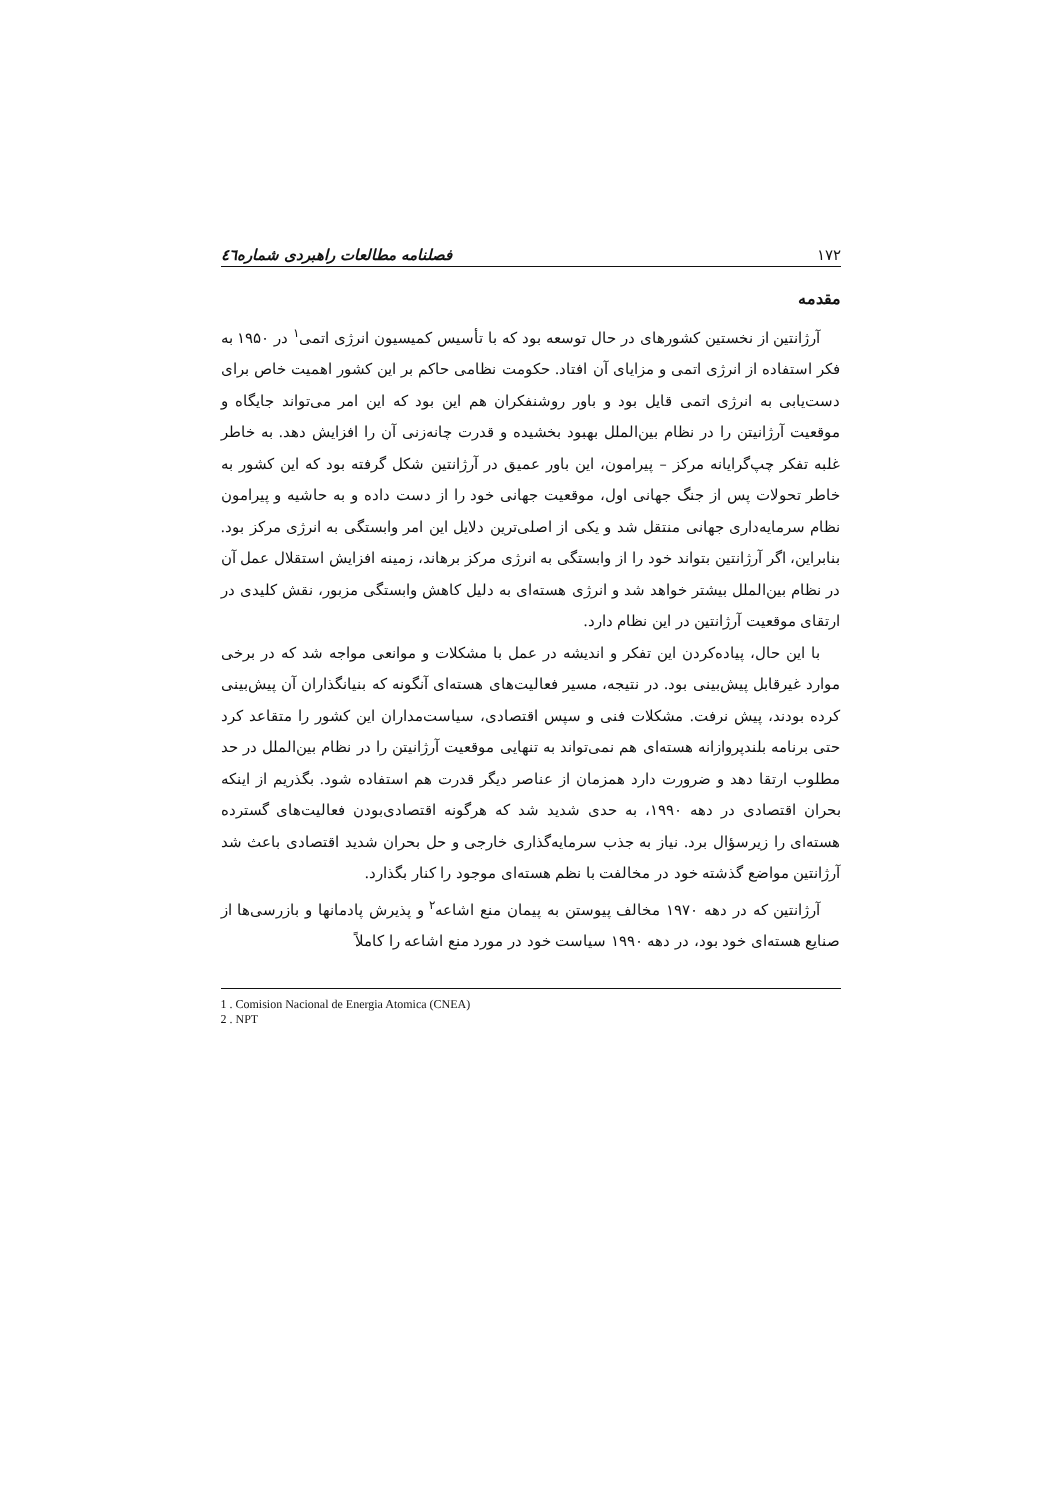۱۷۲ فصلنامه مطالعات راهبردی شماره٤٦
مقدمه
آرژانتین از نخستین کشورهای در حال توسعه بود که با تأسیس کمیسیون انرژی اتمی<sup>۱</sup> در ۱۹۵۰ به فکر استفاده از انرژی اتمی و مزایای آن افتاد. حکومت نظامی حاکم بر این کشور اهمیت خاص برای دست‌یابی به انرژی اتمی قایل بود و باور روشنفکران هم این بود که این امر می‌تواند جایگاه و موقعیت آرژانیتن را در نظام بین‌الملل بهبود بخشیده و قدرت چانه‌زنی آن را افزایش دهد. به خاطر غلبه تفکر چپ‌گرایانه مرکز – پیرامون، این باور عمیق در آرژانتین شکل گرفته بود که این کشور به خاطر تحولات پس از جنگ جهانی اول، موقعیت جهانی خود را از دست داده و به حاشیه و پیرامون نظام سرمایه‌داری جهانی منتقل شد و یکی از اصلی‌ترین دلایل این امر وابستگی به انرژی مرکز بود. بنابراین، اگر آرژانتین بتواند خود را از وابستگی به انرژی مرکز برهاند، زمینه افزایش استقلال عمل آن در نظام بین‌الملل بیشتر خواهد شد و انرژی هسته‌ای به دلیل کاهش وابستگی مزبور، نقش کلیدی در ارتقای موقعیت آرژانتین در این نظام دارد.
با این حال، پیاده‌کردن این تفکر و اندیشه در عمل با مشکلات و موانعی مواجه شد که در برخی موارد غیرقابل پیش‌بینی بود. در نتیجه، مسیر فعالیت‌های هسته‌ای آنگونه که بنیانگذاران آن پیش‌بینی کرده بودند، پیش نرفت. مشکلات فنی و سپس اقتصادی، سیاست‌مداران این کشور را متقاعد کرد حتی برنامه بلندپروازانه هسته‌ای هم نمی‌تواند به تنهایی موقعیت آرژانیتن را در نظام بین‌الملل در حد مطلوب ارتقا دهد و ضرورت دارد همزمان از عناصر دیگر قدرت هم استفاده شود. بگذریم از اینکه بحران اقتصادی در دهه ۱۹۹۰، به حدی شدید شد که هرگونه اقتصادی‌بودن فعالیت‌های گسترده هسته‌ای را زیرسؤال برد. نیاز به جذب سرمایه‌گذاری خارجی و حل بحران شدید اقتصادی باعث شد آرژانتین مواضع گذشته خود در مخالفت با نظم هسته‌ای موجود را کنار بگذارد.
آرژانتین که در دهه ۱۹۷۰ مخالف پیوستن به پیمان منع اشاعه<sup>۲</sup> و پذیرش پادمانها و بازرسی‌ها از صنایع هسته‌ای خود بود، در دهه ۱۹۹۰ سیاست خود در مورد منع اشاعه را کاملاً
1 . Comision Nacional de Energia Atomica (CNEA)
2 . NPT